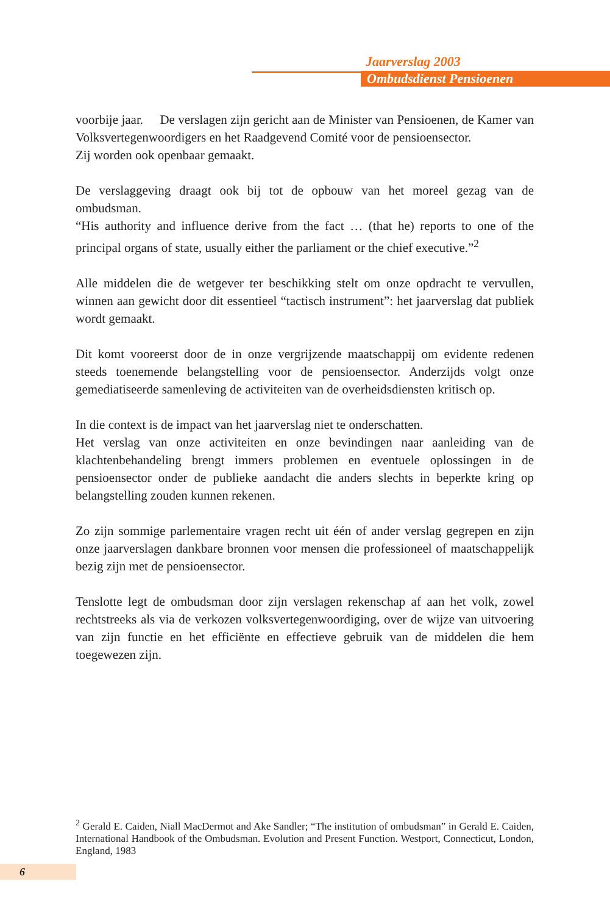Jaarverslag 2003
Ombudsdienst Pensioenen
voorbije jaar. De verslagen zijn gericht aan de Minister van Pensioenen, de Kamer van Volksvertegenwoordigers en het Raadgevend Comité voor de pensioensector.
Zij worden ook openbaar gemaakt.
De verslaggeving draagt ook bij tot de opbouw van het moreel gezag van de ombudsman.
“His authority and influence derive from the fact … (that he) reports to one of the principal organs of state, usually either the parliament or the chief executive.”<sup>2</sup>
Alle middelen die de wetgever ter beschikking stelt om onze opdracht te vervullen, winnen aan gewicht door dit essentieel “tactisch instrument”: het jaarverslag dat publiek wordt gemaakt.
Dit komt vooreerst door de in onze vergrijzende maatschappij om evidente redenen steeds toenemende belangstelling voor de pensioensector. Anderzijds volgt onze gemediatiseerde samenleving de activiteiten van de overheidsdiensten kritisch op.
In die context is de impact van het jaarverslag niet te onderschatten.
Het verslag van onze activiteiten en onze bevindingen naar aanleiding van de klachtenbehandeling brengt immers problemen en eventuele oplossingen in de pensioensector onder de publieke aandacht die anders slechts in beperkte kring op belangstelling zouden kunnen rekenen.
Zo zijn sommige parlementaire vragen recht uit één of ander verslag gegrepen en zijn onze jaarverslagen dankbare bronnen voor mensen die professioneel of maatschappelijk bezig zijn met de pensioensector.
Tenslotte legt de ombudsman door zijn verslagen rekenschap af aan het volk, zowel rechtstreeks als via de verkozen volksvertegenwoordiging, over de wijze van uitvoering van zijn functie en het efficiënte en effectieve gebruik van de middelen die hem toegewezen zijn.
<sup>2</sup> Gerald E. Caiden, Niall MacDermot and Ake Sandler; “The institution of ombudsman” in Gerald E. Caiden, International Handbook of the Ombudsman. Evolution and Present Function. Westport, Connecticut, London, England, 1983
6